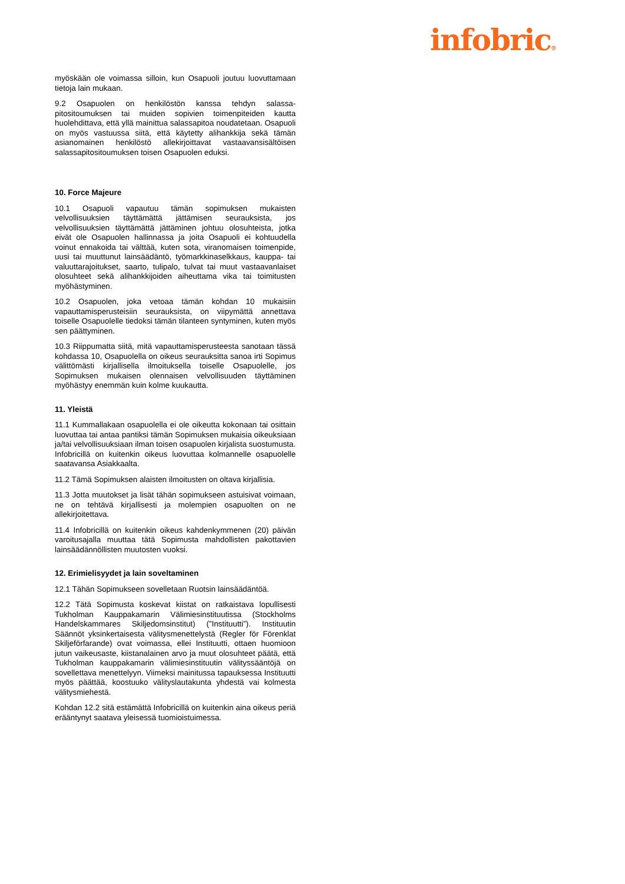infobric®
myöskään ole voimassa silloin, kun Osapuoli joutuu luovuttamaan tietoja lain mukaan.
9.2 Osapuolen on henkilöstön kanssa tehdyn salassa-pitositoumuksen tai muiden sopivien toimenpiteiden kautta huolehdittava, että yllä mainittua salassapitoa noudatetaan. Osapuoli on myös vastuussa siitä, että käytetty alihankkija sekä tämän asianomainen henkilöstö allekirjoittavat vastaavansisältöisen salassapitositoumuksen toisen Osapuolen eduksi.
10. Force Majeure
10.1 Osapuoli vapautuu tämän sopimuksen mukaisten velvollisuuksien täyttämättä jättämisen seurauksista, jos velvollisuuksien täyttämättä jättäminen johtuu olosuhteista, jotka eivät ole Osapuolen hallinnassa ja joita Osapuoli ei kohtuudella voinut ennakoida tai välttää, kuten sota, viranomaisen toimenpide, uusi tai muuttunut lainsäädäntö, työmarkkinaselkkaus, kauppa- tai valuuttarajoitukset, saarto, tulipalo, tulvat tai muut vastaavanlaiset olosuhteet sekä alihankkijoiden aiheuttama vika tai toimitusten myöhästyminen.
10.2 Osapuolen, joka vetoaa tämän kohdan 10 mukaisiin vapauttamisperusteisiin seurauksista, on viipymättä annettava toiselle Osapuolelle tiedoksi tämän tilanteen syntyminen, kuten myös sen päättyminen.
10.3 Riippumatta siitä, mitä vapauttamisperusteesta sanotaan tässä kohdassa 10, Osapuolella on oikeus seurauksitta sanoa irti Sopimus välittömästi kirjallisella ilmoituksella toiselle Osapuolelle, jos Sopimuksen mukaisen olennaisen velvollisuuden täyttäminen myöhästyy enemmän kuin kolme kuukautta.
11. Yleistä
11.1 Kummallakaan osapuolella ei ole oikeutta kokonaan tai osittain luovuttaa tai antaa pantiksi tämän Sopimuksen mukaisia oikeuksiaan ja/tai velvollisuuksiaan ilman toisen osapuolen kirjalista suostumusta. Infobricillä on kuitenkin oikeus luovuttaa kolmannelle osapuolelle saatavansa Asiakkaalta.
11.2 Tämä Sopimuksen alaisten ilmoitusten on oltava kirjallisia.
11.3 Jotta muutokset ja lisät tähän sopimukseen astuisivat voimaan, ne on tehtävä kirjallisesti ja molempien osapuolten on ne allekirjoitettava.
11.4 Infobricillä on kuitenkin oikeus kahdenkymmenen (20) päivän varoitusajalla muuttaa tätä Sopimusta mahdollisten pakottavien lainsäädännöllisten muutosten vuoksi.
12. Erimielisyydet ja lain soveltaminen
12.1 Tähän Sopimukseen sovelletaan Ruotsin lainsäädäntöä.
12.2 Tätä Sopimusta koskevat kiistat on ratkaistava lopullisesti Tukholman Kauppakamarin Välimiesinstituutissa (Stockholms Handelskammares Skiljedomsinstitut) (”Instituutti”). Instituutin Säännöt yksinkertaisesta välitysmenettelystä (Regler för Förenklat Skiljeförfarande) ovat voimassa, ellei Instituutti, ottaen huomioon jutun vaikeusaste, kiistanalainen arvo ja muut olosuhteet päätä, että Tukholman kauppakamarin välimiesinstituutin välityssääntöjä on sovellettava menettelyyn. Viimeksi mainitussa tapauksessa Instituutti myös päättää, koostuuko välityslautakunta yhdestä vai kolmesta välitysmiehestä.
Kohdan 12.2 sitä estämättä Infobricillä on kuitenkin aina oikeus periä erääntynyt saatava yleisessä tuomioistuimessa.